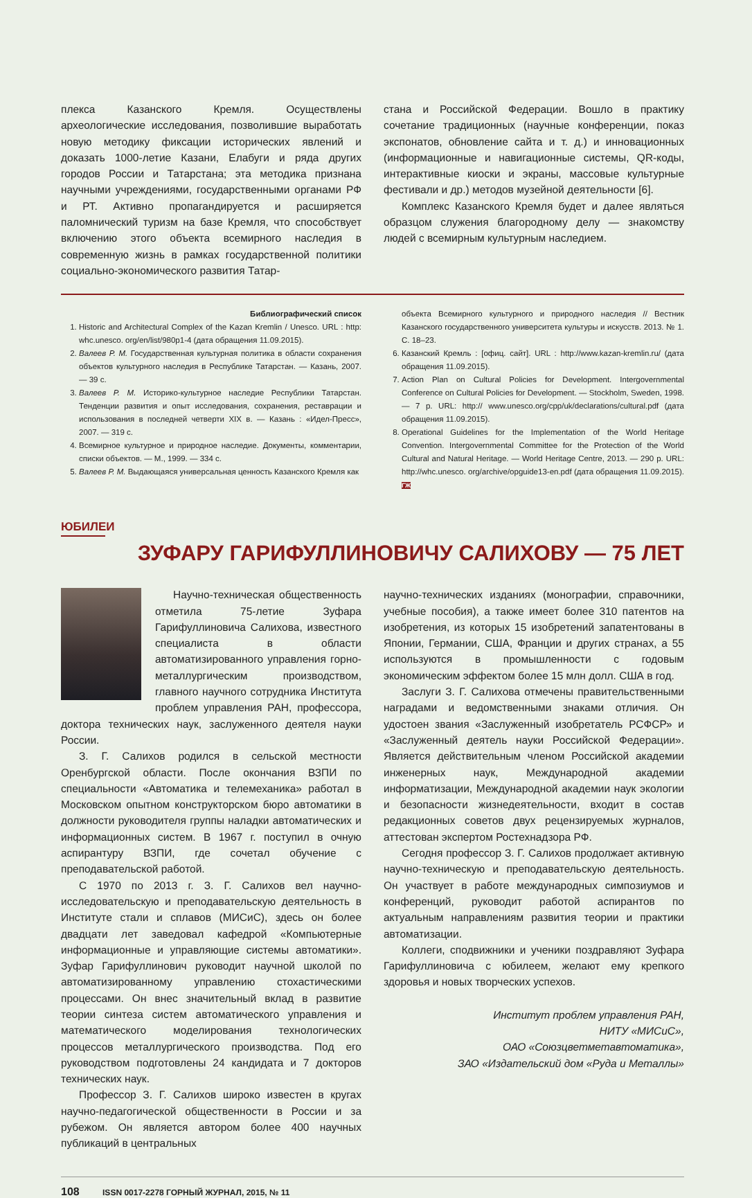плекса Казанского Кремля. Осуществлены археологические исследования, позволившие выработать новую методику фиксации исторических явлений и доказать 1000-летие Казани, Елабуги и ряда других городов России и Татарстана; эта методика признана научными учреждениями, государственными органами РФ и РТ. Активно пропагандируется и расширяется паломнический туризм на базе Кремля, что способствует включению этого объекта всемирного наследия в современную жизнь в рамках государственной политики социально-экономического развития Татар-
стана и Российской Федерации. Вошло в практику сочетание традиционных (научные конференции, показ экспонатов, обновление сайта и т. д.) и инновационных (информационные и навигационные системы, QR-коды, интерактивные киоски и экраны, массовые культурные фестивали и др.) методов музейной деятельности [6].
Комплекс Казанского Кремля будет и далее являться образцом служения благородному делу — знакомству людей с всемирным культурным наследием.
Библиографический список
1. Historic and Architectural Complex of the Kazan Kremlin / Unesco. URL : http: whc.unesco. org/en/list/980p1-4 (дата обращения 11.09.2015).
2. Валеев Р. М. Государственная культурная политика в области сохранения объектов культурного наследия в Республике Татарстан. — Казань, 2007. — 39 с.
3. Валеев Р. М. Историко-культурное наследие Республики Татарстан. Тенденции развития и опыт исследования, сохранения, реставрации и использования в последней четверти XIX в. — Казань : «Идел-Пресс», 2007. — 319 с.
4. Всемирное культурное и природное наследие. Документы, комментарии, списки объектов. — М., 1999. — 334 с.
5. Валеев Р. М. Выдающаяся универсальная ценность Казанского Кремля как
объекта Всемирного культурного и природного наследия // Вестник Казанского государственного университета культуры и искусств. 2013. № 1. С. 18–23.
6. Казанский Кремль : [офиц. сайт]. URL : http://www.kazan-kremlin.ru/ (дата обращения 11.09.2015).
7. Action Plan on Cultural Policies for Development. Intergovernmental Conference on Cultural Policies for Development. — Stockholm, Sweden, 1998. — 7 p. URL: http:// www.unesco.org/cpp/uk/declarations/cultural.pdf (дата обращения 11.09.2015).
8. Operational Guidelines for the Implementation of the World Heritage Convention. Intergovernmental Committee for the Protection of the World Cultural and Natural Heritage. — World Heritage Centre, 2013. — 290 p. URL: http://whc.unesco. org/archive/opguide13-en.pdf (дата обращения 11.09.2015). ГЖ
ЮБИЛЕИ
ЗУФАРУ ГАРИФУЛЛИНОВИЧУ САЛИХОВУ — 75 ЛЕТ
Научно-техническая общественность отметила 75-летие Зуфара Гарифуллиновича Салихова, известного специалиста в области автоматизированного управления горно-металлургическим производством, главного научного сотрудника Института проблем управления РАН, профессора, доктора технических наук, заслуженного деятеля науки России.
З. Г. Салихов родился в сельской местности Оренбургской области. После окончания ВЗПИ по специальности «Автоматика и телемеханика» работал в Московском опытном конструкторском бюро автоматики в должности руководителя группы наладки автоматических и информационных систем. В 1967 г. поступил в очную аспирантуру ВЗПИ, где сочетал обучение с преподавательской работой.
С 1970 по 2013 г. З. Г. Салихов вел научно-исследовательскую и преподавательскую деятельность в Институте стали и сплавов (МИСиС), здесь он более двадцати лет заведовал кафедрой «Компьютерные информационные и управляющие системы автоматики». Зуфар Гарифуллинович руководит научной школой по автоматизированному управлению стохастическими процессами. Он внес значительный вклад в развитие теории синтеза систем автоматического управления и математического моделирования технологических процессов металлургического производства. Под его руководством подготовлены 24 кандидата и 7 докторов технических наук.
Профессор З. Г. Салихов широко известен в кругах научно-педагогической общественности в России и за рубежом. Он является автором более 400 научных публикаций в центральных
научно-технических изданиях (монографии, справочники, учебные пособия), а также имеет более 310 патентов на изобретения, из которых 15 изобретений запатентованы в Японии, Германии, США, Франции и других странах, а 55 используются в промышленности с годовым экономическим эффектом более 15 млн долл. США в год.
Заслуги З. Г. Салихова отмечены правительственными наградами и ведомственными знаками отличия. Он удостоен звания «Заслуженный изобретатель РСФСР» и «Заслуженный деятель науки Российской Федерации». Является действительным членом Российской академии инженерных наук, Международной академии информатизации, Международной академии наук экологии и безопасности жизнедеятельности, входит в состав редакционных советов двух рецензируемых журналов, аттестован экспертом Ростехнадзора РФ.
Сегодня профессор З. Г. Салихов продолжает активную научно-техническую и преподавательскую деятельность. Он участвует в работе международных симпозиумов и конференций, руководит работой аспирантов по актуальным направлениям развития теории и практики автоматизации.
Коллеги, сподвижники и ученики поздравляют Зуфара Гарифуллиновича с юбилеем, желают ему крепкого здоровья и новых творческих успехов.
Институт проблем управления РАН,
НИТУ «МИСиС»,
ОАО «Союзцветметавтоматика»,
ЗАО «Издательский дом «Руда и Металлы»
108 ISSN 0017-2278 ГОРНЫЙ ЖУРНАЛ, 2015, № 11